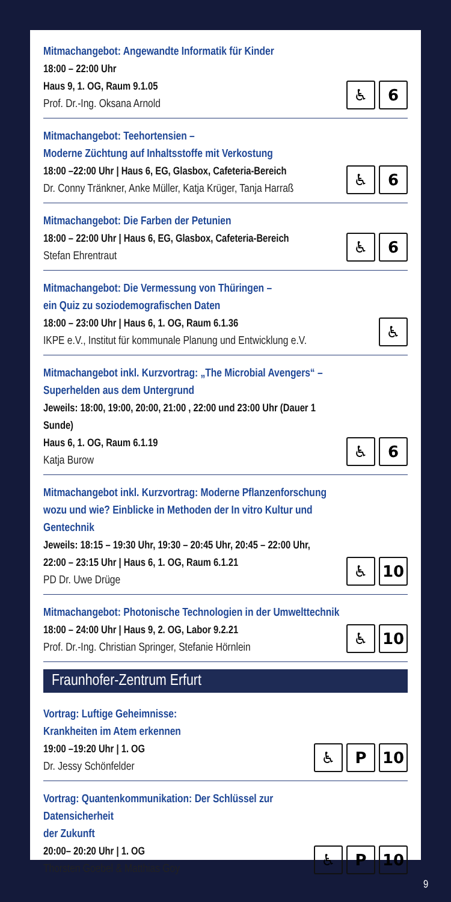Mitmachangebot: Angewandte Informatik für Kinder
18:00 – 22:00 Uhr
Haus 9, 1. OG, Raum 9.1.05
Prof. Dr.-Ing. Oksana Arnold
♿ 6
Mitmachangebot: Teehortensien –
Moderne Züchtung auf Inhaltsstoffe mit Verkostung
18:00 –22:00 Uhr | Haus 6, EG, Glasbox, Cafeteria-Bereich
Dr. Conny Tränkner, Anke Müller, Katja Krüger, Tanja Harraß
♿ 6
Mitmachangebot: Die Farben der Petunien
18:00 – 22:00 Uhr | Haus 6, EG, Glasbox, Cafeteria-Bereich
Stefan Ehrentraut
♿ 6
Mitmachangebot: Die Vermessung von Thüringen –
ein Quiz zu soziodemografischen Daten
18:00 – 23:00 Uhr | Haus 6, 1. OG, Raum 6.1.36
IKPE e.V., Institut für kommunale Planung und Entwicklung e.V.
♿
Mitmachangebot inkl. Kurzvortrag: „The Microbial Avengers“ –
Superhelden aus dem Untergrund
Jeweils: 18:00, 19:00, 20:00, 21:00 , 22:00 und 23:00 Uhr (Dauer 1 Sunde)
Haus 6, 1. OG, Raum 6.1.19
Katja Burow
♿ 6
Mitmachangebot inkl. Kurzvortrag: Moderne Pflanzenforschung
wozu und wie? Einblicke in Methoden der In vitro Kultur und Gentechnik
Jeweils: 18:15 – 19:30 Uhr, 19:30 – 20:45 Uhr, 20:45 – 22:00 Uhr,
22:00 – 23:15 Uhr | Haus 6, 1. OG, Raum 6.1.21
PD Dr. Uwe Drüge
♿ 10
Mitmachangebot: Photonische Technologien in der Umwelttechnik
18:00 – 24:00 Uhr | Haus 9, 2. OG, Labor 9.2.21
Prof. Dr.-Ing. Christian Springer, Stefanie Hörnlein
♿ 10
Fraunhofer-Zentrum Erfurt
Vortrag: Luftige Geheimnisse:
Krankheiten im Atem erkennen
19:00 –19:20 Uhr | 1. OG
Dr. Jessy Schönfelder
♿ P 10
Vortrag: Quantenkommunikation: Der Schlüssel zur Datensicherheit
der Zukunft
20:00– 20:20 Uhr | 1. OG
Thorsten Goebel & Matthias Goy
♿ P 10
9